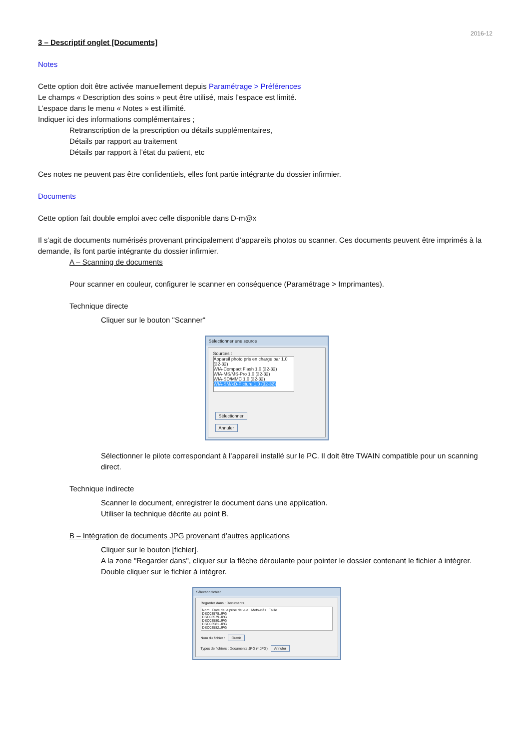2016-12
3 – Descriptif onglet [Documents]
Notes
Cette option doit être activée manuellement depuis Paramétrage > Préférences
Le champs « Description des soins » peut être utilisé, mais l’espace est limité.
L’espace dans le menu « Notes » est illimité.
Indiquer ici des informations complémentaires ;
Retranscription de la prescription ou détails supplémentaires,
Détails par rapport au traitement
Détails par rapport à l’état du patient, etc
Ces notes ne peuvent pas être confidentiels, elles font partie intégrante du dossier infirmier.
Documents
Cette option fait double emploi avec celle disponible dans D-m@x
Il s’agit de documents numérisés provenant principalement d’appareils photos ou scanner. Ces documents peuvent être imprimés à la demande, ils font partie intégrante du dossier infirmier.
A – Scanning de documents
Pour scanner en couleur, configurer le scanner en conséquence (Paramétrage > Imprimantes).
Technique directe
Cliquer sur le bouton "Scanner"
Sélectionner une source
Sources :
Appareil photo pris en charge par 1.0 (32-32)
WIA-Compact Flash 1.0 (32-32)
WIA-MS/MS-Pro 1.0 (32-32)
WIA-SD/MMC 1.0 (32-32)
WIA-SM/xD-Picture 1.0 (32-32)
Sélectionner
Annuler
Sélectionner le pilote correspondant à l’appareil installé sur le PC. Il doit être TWAIN compatible pour un scanning direct.
Technique indirecte
Scanner le document, enregistrer le document dans une application.
Utiliser la technique décrite au point B.
B – Intégration de documents JPG provenant d’autres applications
Cliquer sur le bouton [fichier].
A la zone "Regarder dans", cliquer sur la flèche déroulante pour pointer le dossier contenant le fichier à intégrer. Double cliquer sur le fichier à intégrer.
Sélection fichier
Regarder dans : Documents
Nom Date de la prise de vue Mots-clés Taille
DSC03578.JPG
DSC03579.JPG
DSC03580.JPG
DSC03581.JPG
DSC03582.JPG
Nom du fichier : Ouvrir
Types de fichiers : Documents JPG (*.JPG) Annuler